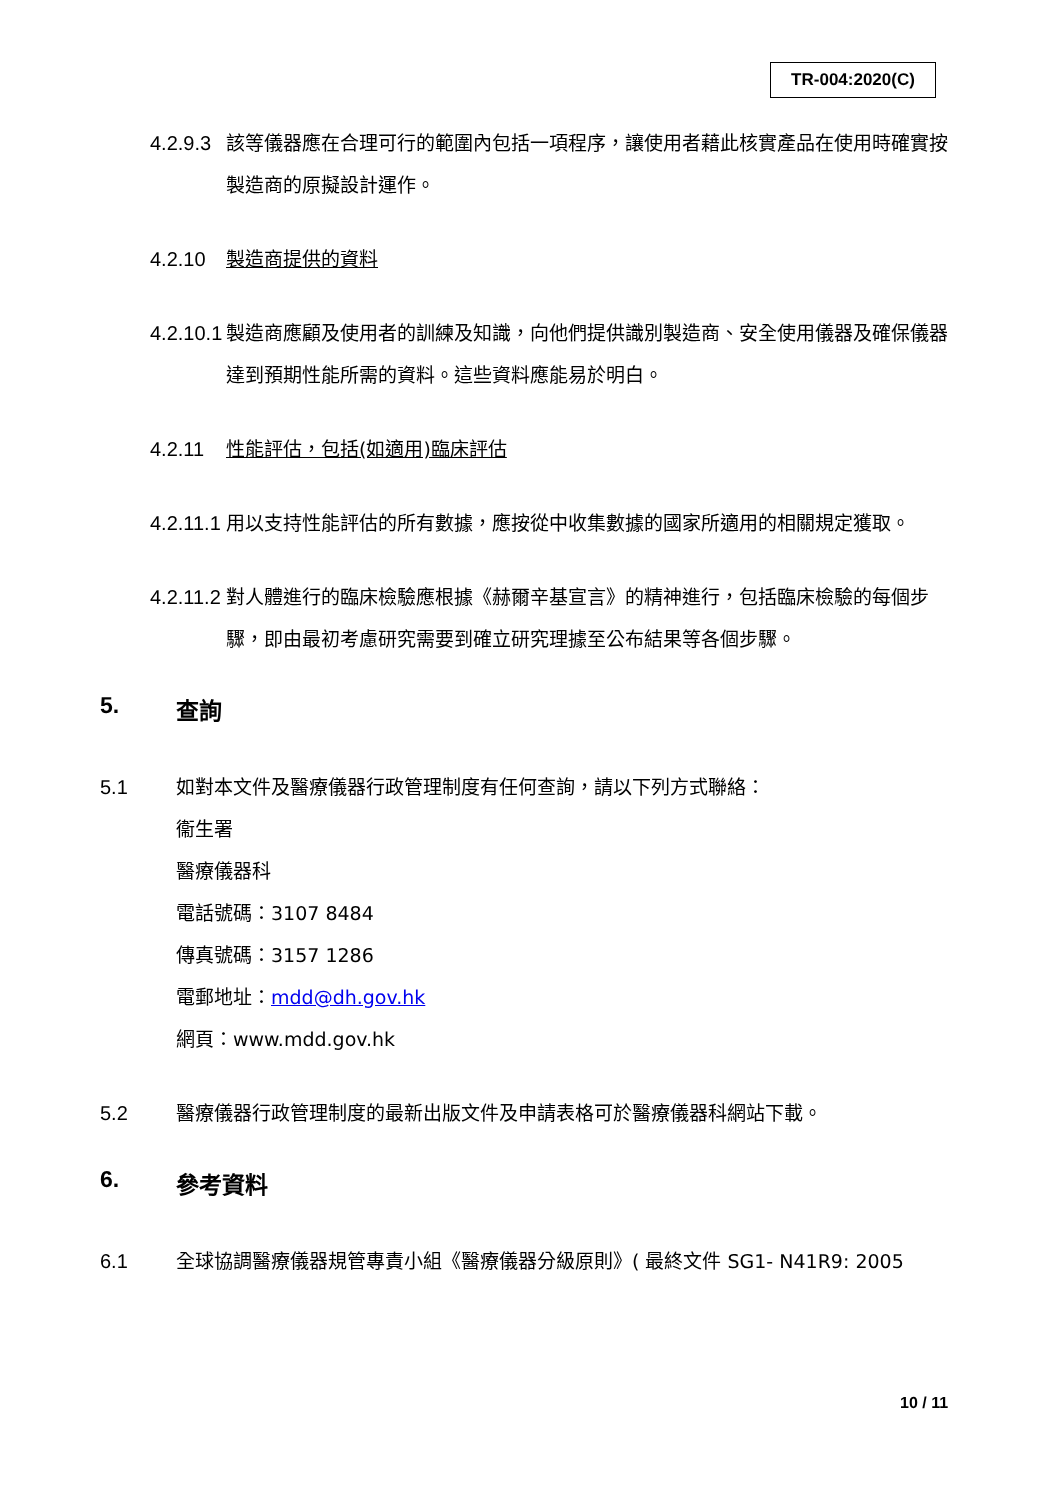TR-004:2020(C)
4.2.9.3 該等儀器應在合理可行的範圍內包括一項程序，讓使用者藉此核實產品在使用時確實按製造商的原擬設計運作。
4.2.10 製造商提供的資料
4.2.10.1 製造商應顧及使用者的訓練及知識，向他們提供識別製造商、安全使用儀器及確保儀器達到預期性能所需的資料。這些資料應能易於明白。
4.2.11 性能評估，包括(如適用)臨床評估
4.2.11.1 用以支持性能評估的所有數據，應按從中收集數據的國家所適用的相關規定獲取。
4.2.11.2 對人體進行的臨床檢驗應根據《赫爾辛基宣言》的精神進行，包括臨床檢驗的每個步驟，即由最初考慮研究需要到確立研究理據至公布結果等各個步驟。
5. 查詢
5.1
如對本文件及醫療儀器行政管理制度有任何查詢，請以下列方式聯絡：
衞生署
醫療儀器科
電話號碼：3107 8484
傳真號碼：3157 1286
電郵地址：mdd@dh.gov.hk
網頁：www.mdd.gov.hk
5.2 醫療儀器行政管理制度的最新出版文件及申請表格可於醫療儀器科網站下載。
6. 參考資料
6.1 全球協調醫療儀器規管專責小組《醫療儀器分級原則》( 最終文件 SG1- N41R9: 2005
10 / 11